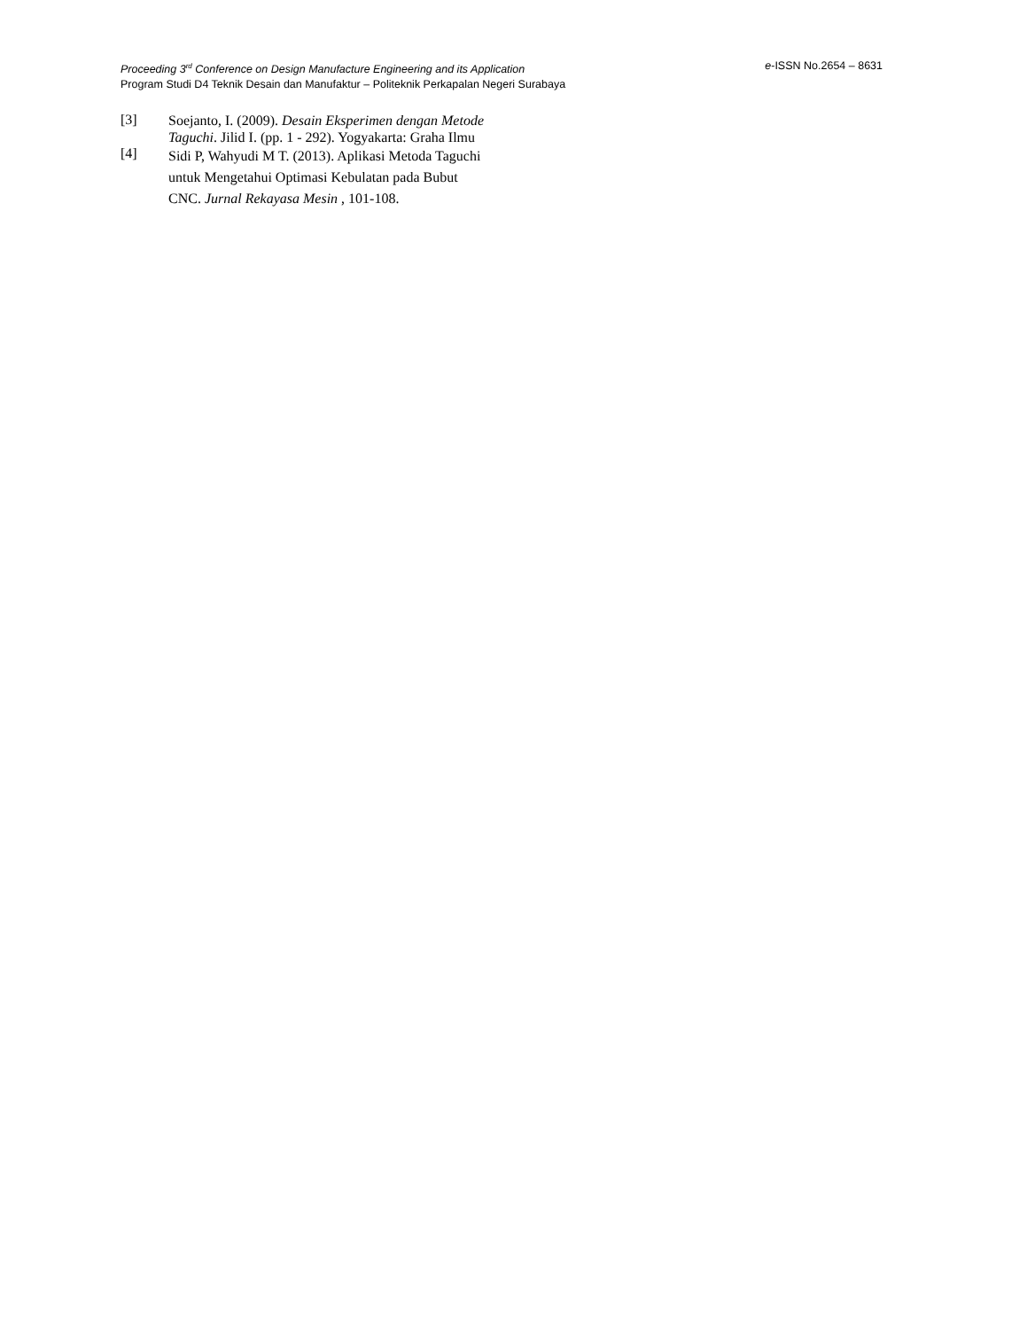Proceeding 3<sup>rd</sup> Conference on Design Manufacture Engineering and its Application e-ISSN No.2654 – 8631
Program Studi D4 Teknik Desain dan Manufaktur – Politeknik Perkapalan Negeri Surabaya
[3] Soejanto, I. (2009). Desain Eksperimen dengan Metode Taguchi. Jilid I. (pp. 1 - 292). Yogyakarta: Graha Ilmu
[4] Sidi P, Wahyudi M T. (2013). Aplikasi Metoda Taguchi untuk Mengetahui Optimasi Kebulatan pada Bubut CNC. Jurnal Rekayasa Mesin , 101-108.